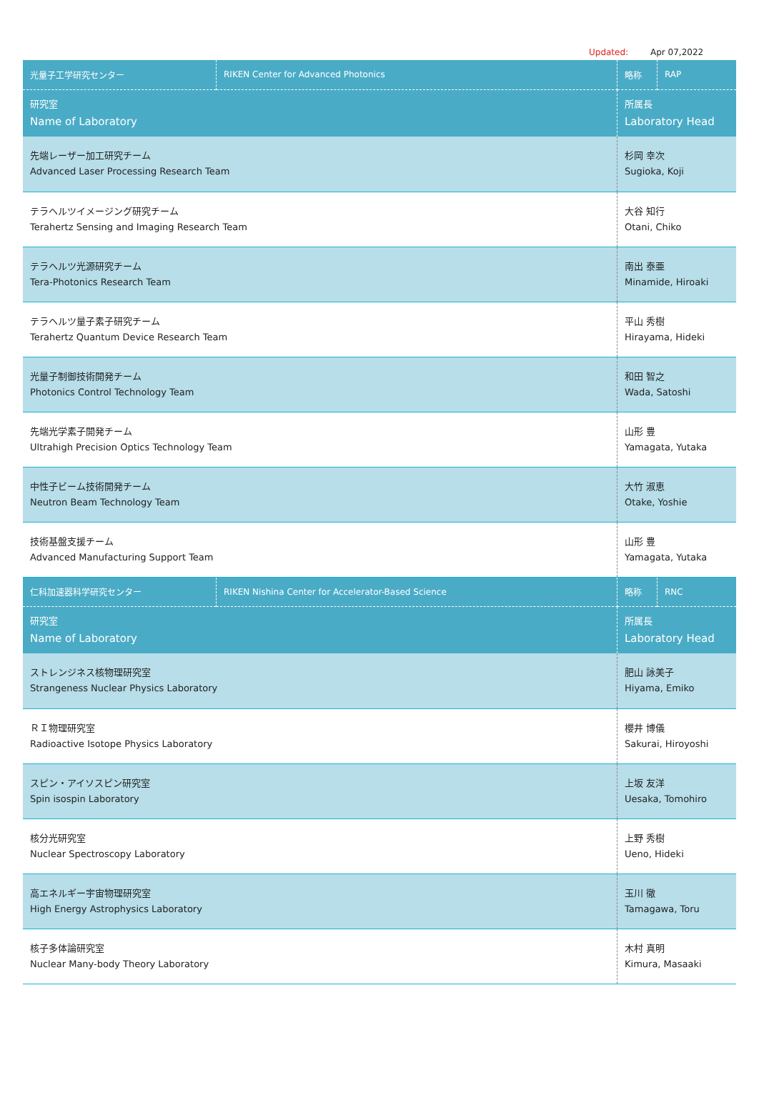Updated: Apr 07,2022
| 光量子工学研究センター | RIKEN Center for Advanced Photonics | 略称 | RAP |
| 研究室 Name of Laboratory | | 所属長 Laboratory Head | |
| 先端レーザー加工研究チーム Advanced Laser Processing Research Team | | 杉岡 幸次 Sugioka, Koji | |
| テラヘルツイメージング研究チーム Terahertz Sensing and Imaging Research Team | | 大谷 知行 Otani, Chiko | |
| テラヘルツ光源研究チーム Tera-Photonics Research Team | | 南出 泰亜 Minamide, Hiroaki | |
| テラヘルツ量子素子研究チーム Terahertz Quantum Device Research Team | | 平山 秀樹 Hirayama, Hideki | |
| 光量子制御技術開発チーム Photonics Control Technology Team | | 和田 智之 Wada, Satoshi | |
| 先端光学素子開発チーム Ultrahigh Precision Optics Technology Team | | 山形 豊 Yamagata, Yutaka | |
| 中性子ビーム技術開発チーム Neutron Beam Technology Team | | 大竹 淑恵 Otake, Yoshie | |
| 技術基盤支援チーム Advanced Manufacturing Support Team | | 山形 豊 Yamagata, Yutaka | |
| 仁科加速器科学研究センター | RIKEN Nishina Center for Accelerator-Based Science | 略称 | RNC |
| 研究室 Name of Laboratory | | 所属長 Laboratory Head | |
| ストレンジネス核物理研究室 Strangeness Nuclear Physics Laboratory | | 肥山 詠美子 Hiyama, Emiko | |
| ＲＩ物理研究室 Radioactive Isotope Physics Laboratory | | 櫻井 博儀 Sakurai, Hiroyoshi | |
| スピン・アイソスピン研究室 Spin isospin Laboratory | | 上坂 友洋 Uesaka, Tomohiro | |
| 核分光研究室 Nuclear Spectroscopy Laboratory | | 上野 秀樹 Ueno, Hideki | |
| 高エネルギー宇宙物理研究室 High Energy Astrophysics Laboratory | | 玉川 徹 Tamagawa, Toru | |
| 核子多体論研究室 Nuclear Many-body Theory Laboratory | | 木村 真明 Kimura, Masaaki | |